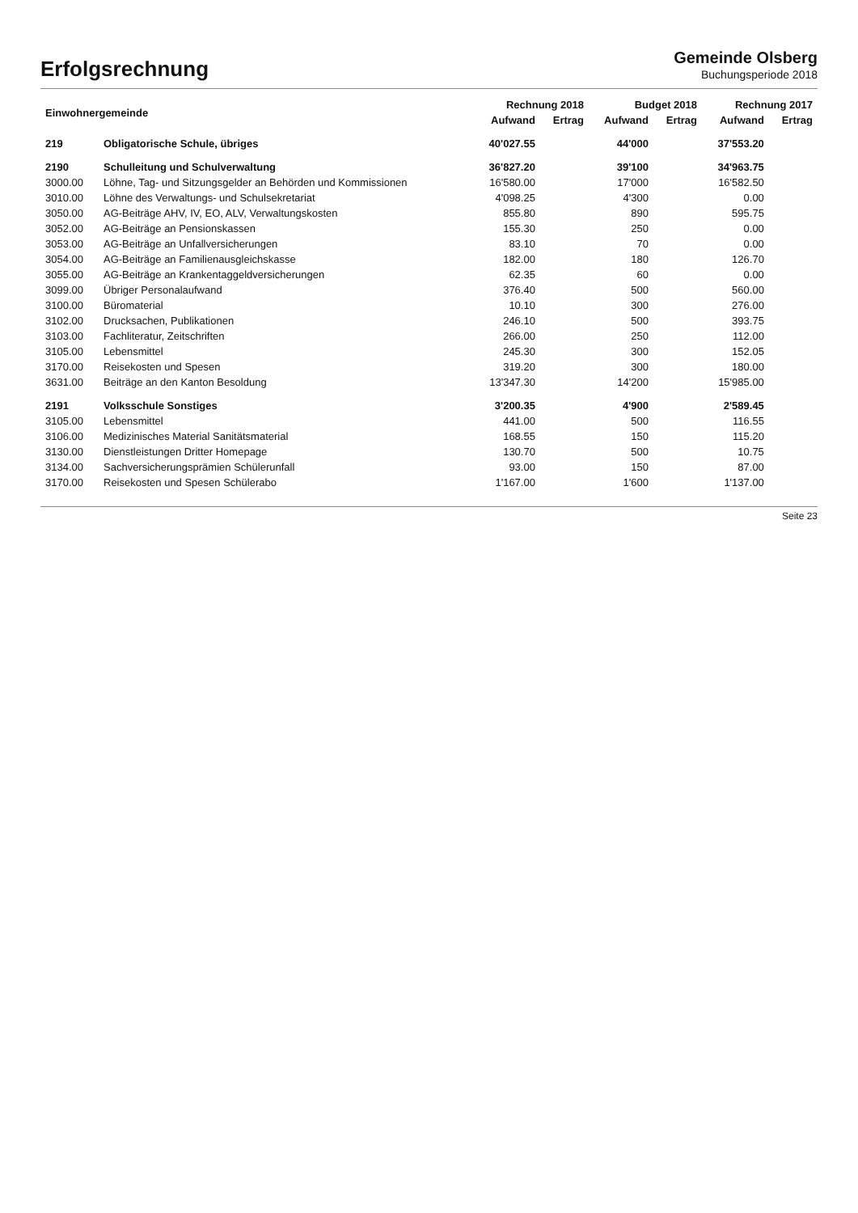Erfolgsrechnung
Gemeinde Olsberg
Buchungsperiode 2018
| Einwohnergemeinde | | Rechnung 2018 | | Budget 2018 | | Rechnung 2017 | |
| --- | --- | --- | --- | --- | --- | --- | --- |
| | | Aufwand | Ertrag | Aufwand | Ertrag | Aufwand | Ertrag |
| 219 | Obligatorische Schule, übriges | 40'027.55 | | 44'000 | | 37'553.20 | |
| 2190 | Schulleitung und Schulverwaltung | 36'827.20 | | 39'100 | | 34'963.75 | |
| 3000.00 | Löhne, Tag- und Sitzungsgelder an Behörden und Kommissionen | 16'580.00 | | 17'000 | | 16'582.50 | |
| 3010.00 | Löhne des Verwaltungs- und Schulsekretariat | 4'098.25 | | 4'300 | | 0.00 | |
| 3050.00 | AG-Beiträge AHV, IV, EO, ALV, Verwaltungskosten | 855.80 | | 890 | | 595.75 | |
| 3052.00 | AG-Beiträge an Pensionskassen | 155.30 | | 250 | | 0.00 | |
| 3053.00 | AG-Beiträge an Unfallversicherungen | 83.10 | | 70 | | 0.00 | |
| 3054.00 | AG-Beiträge an Familienausgleichskasse | 182.00 | | 180 | | 126.70 | |
| 3055.00 | AG-Beiträge an Krankentaggeldversicherungen | 62.35 | | 60 | | 0.00 | |
| 3099.00 | Übriger Personalaufwand | 376.40 | | 500 | | 560.00 | |
| 3100.00 | Büromaterial | 10.10 | | 300 | | 276.00 | |
| 3102.00 | Drucksachen, Publikationen | 246.10 | | 500 | | 393.75 | |
| 3103.00 | Fachliteratur, Zeitschriften | 266.00 | | 250 | | 112.00 | |
| 3105.00 | Lebensmittel | 245.30 | | 300 | | 152.05 | |
| 3170.00 | Reisekosten und Spesen | 319.20 | | 300 | | 180.00 | |
| 3631.00 | Beiträge an den Kanton Besoldung | 13'347.30 | | 14'200 | | 15'985.00 | |
| 2191 | Volksschule Sonstiges | 3'200.35 | | 4'900 | | 2'589.45 | |
| 3105.00 | Lebensmittel | 441.00 | | 500 | | 116.55 | |
| 3106.00 | Medizinisches Material Sanitätsmaterial | 168.55 | | 150 | | 115.20 | |
| 3130.00 | Dienstleistungen Dritter Homepage | 130.70 | | 500 | | 10.75 | |
| 3134.00 | Sachversicherungsprämien Schülerunfall | 93.00 | | 150 | | 87.00 | |
| 3170.00 | Reisekosten und Spesen Schülerabo | 1'167.00 | | 1'600 | | 1'137.00 | |
Seite 23